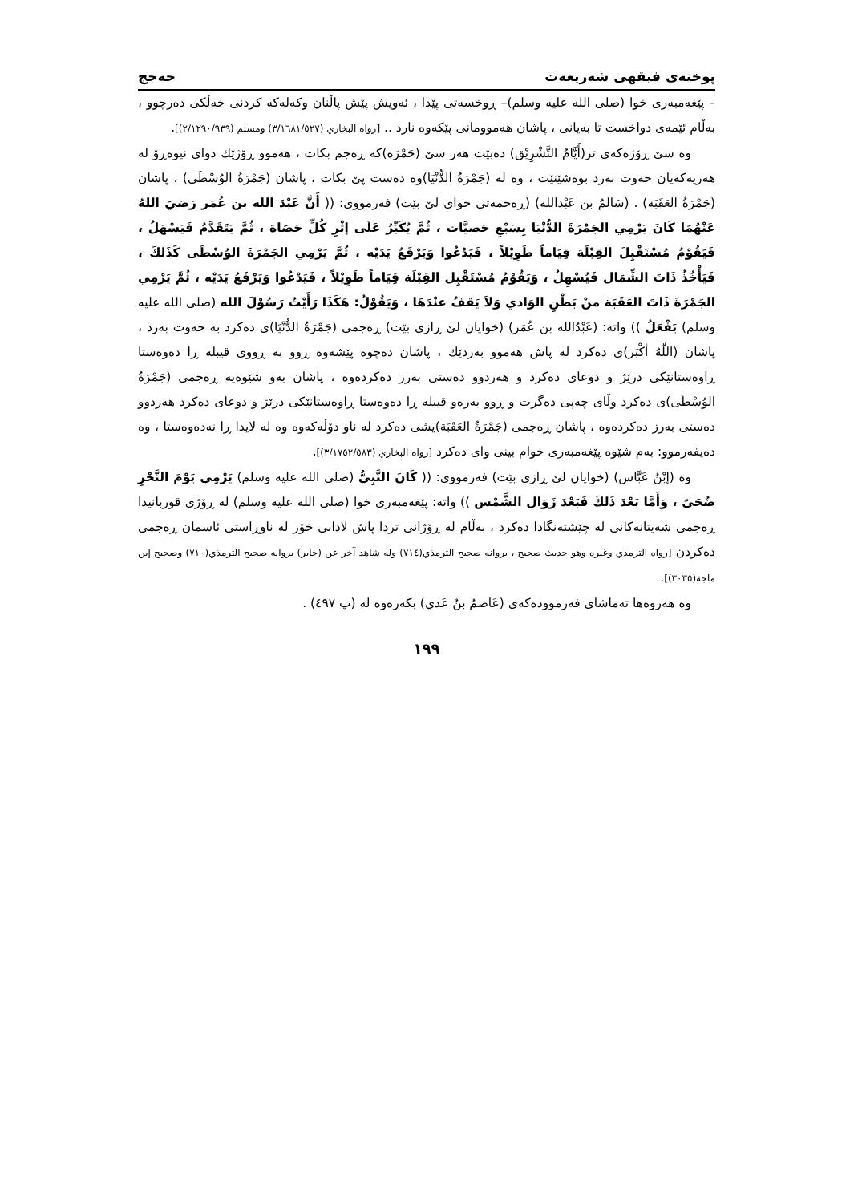پوختەی فیقهی شەریعەت حەجج
– پێغەمبەری خوا (صلی الله علیه وسلم)– ڕوخسەتی پێدا ، ئەویش پێش پاڵنان وکەلەکە کردنی خەڵکی دەرچوو ، بەڵام ئێمەی دواخست تا بەیانی ، پاشان هەموومانی پێکەوە نارد .. [رواه البخاري (٣/١٦٨١/٥٢٧) ومسلم (٢/١٢٩٠/٩٣٩)].
وە سێ ڕۆژەکەی تر(أَيَّامُ التَّشْرِيْق) دەبێت هەر سێ (جَمْرَه)کە ڕەجم بکات ، هەموو ڕۆژێك دوای نیوەڕۆ لە هەریەکەیان حەوت بەرد بوەشێنێت ، وە لە (جَمْرَةُ الدُّنْيَا)وە دەست پێ بکات ، پاشان (جَمْرَةُ الوُسْطَى) ، پاشان (جَمْرَةُ العَقَبَة) . (سَالمُ بن عَبْدالله) (ڕەحمەتی خوای لێ بێت) فەرمووی: (( أَنَّ عَبْدَ الله بن عُمَر رَضيَ اللهُ عَنْهُمَا كَانَ يَرْمِي الجَمْرَةَ الدُّنْيَا بِسَبْعِ حَصيَّات ، ثُمَّ يُكَبِّرُ عَلَى إثْرِ كُلِّ حَصَاة ، ثُمَّ يَتَقَدَّمُ فَيَسْهَلُ ، فَيَقُوْمُ مُسْتَقْبِلَ القِبْلَة قِيَاماً طَوِيْلاً ، فَيَدْعُوا وَيَرْفَعُ يَدَيْه ، ثُمَّ يَرْمِي الجَمْرَةَ الوُسْطَى كَذَلكَ ، فَيَأْخُذُ ذَاتَ الشِّمَال فَيُسْهِلُ ، وَيَقُوْمُ مُسْتَقْبِل القِبْلَة قِيَاماً طَوِيْلاً ، فَيَدْعُوا وَيَرْفَعُ يَدَيْه ، ثُمَّ يَرْمِي الجَمْرَةَ ذَاتَ العَقَبَة منْ بَطْنِ الوَادي وَلاَ يَقفُ عنْدَهَا ، وَيَقُوْلُ: هَكَذَا رَأَيْتُ رَسُوْلَ الله (صلى الله عليه وسلم) يَفْعَلُ )) واتە: (عَبْدُالله بن عُمَر) (خوایان لێ ڕازی بێت) ڕەجمی (جَمْرَةُ الدُّنْيَا)ی دەکرد بە حەوت بەرد ، پاشان (اللّهُ أكْبَر)ی دەکرد لە پاش هەموو بەردێك ، پاشان دەچوە پێشەوە ڕوو بە ڕووی قیبلە ڕا دەوەستا ڕاوەستانێکی درێژ و دوعای دەکرد و هەردوو دەستی بەرز دەکردەوە ، پاشان بەو شێوەیە ڕەجمی (جَمْرَةُ الوُسْطَى)ی دەکرد وڵای چەپی دەگرت و ڕوو بەرەو قیبلە ڕا دەوەستا ڕاوەستانێکی درێژ و دوعای دەکرد هەردوو دەستی بەرز دەکردەوە ، پاشان ڕەجمی (جَمْرَةُ العَقَبَة)یشی دەکرد لە ناو دۆڵەکەوە وە لە لایدا ڕا نەدەوەستا ، وە دەیفەرموو: بەم شێوە پێغەمبەری خوام بینی وای دەکرد [رواه البخاري (٣/١٧٥٢/٥٨٣)].
وە (إبْنُ عَبَّاس) (خوایان لێ ڕازی بێت) فەرمووی: (( كَانَ النَّبِيُّ (صلى الله عليه وسلم) يَرْمِي يَوْمَ النَّحْرِ ضُحَىً ، وَأَمَّا بَعْدَ ذَلكَ فَبَعْدَ زَوَال الشَّمْس )) واتە: پێغەمبەری خوا (صلى الله عليه وسلم) لە ڕۆژی قوربانیدا ڕەجمی شەیتانەکانی لە چێشتەنگادا دەکرد ، بەڵام لە ڕۆژانی تردا پاش لادانی خۆر لە ناوڕاستی ئاسمان ڕەجمی دەکردن [رواه الترمذي وغيره وهو حديث صحيح ، بروانه صحيح الترمذي(٧١٤) وله شاهد آخر عن (جابر) بروانه صحيح الترمذي(٧١٠) وصحيح إبن ماجة(٣٠٣٥)].
وە هەروەها تەماشای فەرموودەکەی (عَاصمُ بنُ عَدي) بکەرەوە لە (پ ٤٩٧) .
١٩٩